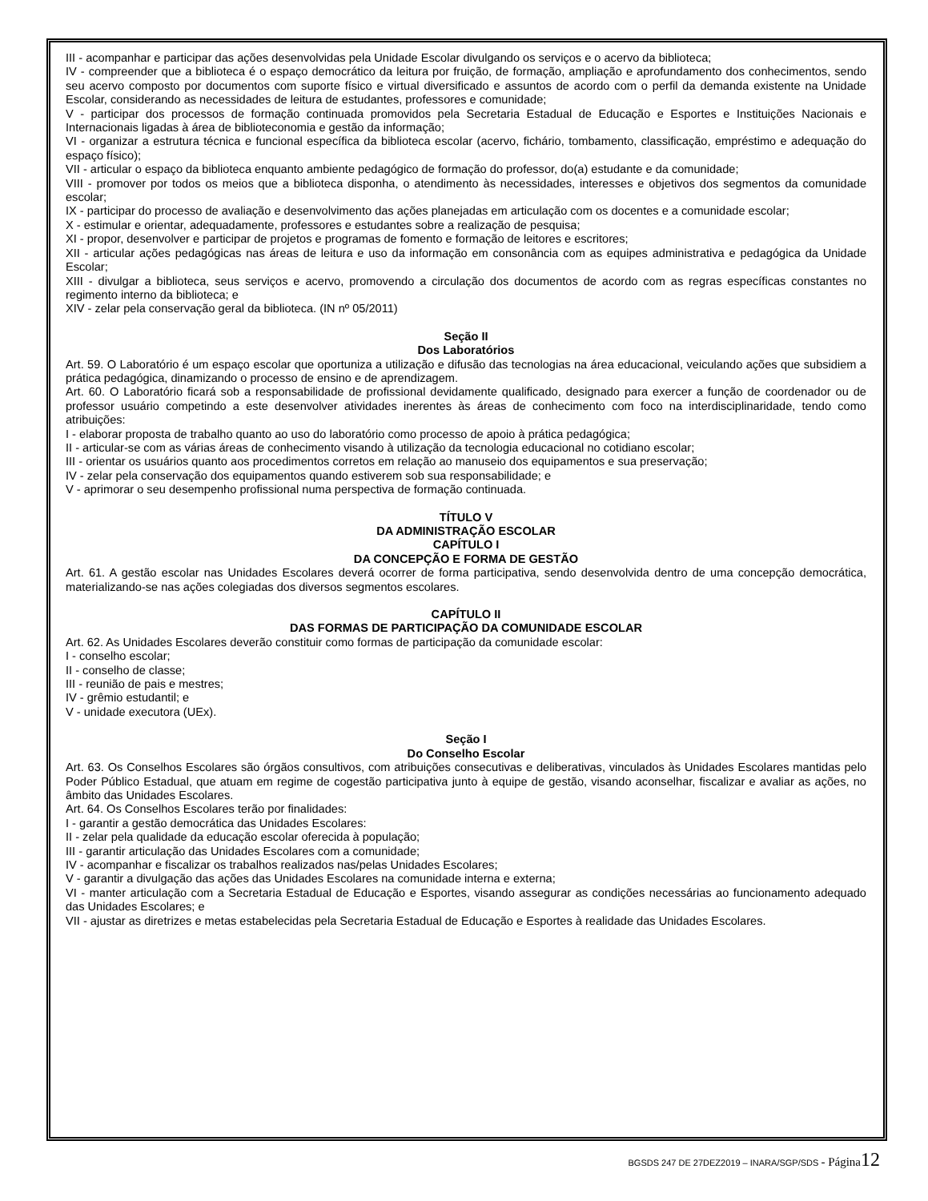III - acompanhar e participar das ações desenvolvidas pela Unidade Escolar divulgando os serviços e o acervo da biblioteca;
IV - compreender que a biblioteca é o espaço democrático da leitura por fruição, de formação, ampliação e aprofundamento dos conhecimentos, sendo seu acervo composto por documentos com suporte físico e virtual diversificado e assuntos de acordo com o perfil da demanda existente na Unidade Escolar, considerando as necessidades de leitura de estudantes, professores e comunidade;
V - participar dos processos de formação continuada promovidos pela Secretaria Estadual de Educação e Esportes e Instituições Nacionais e Internacionais ligadas à área de biblioteconomia e gestão da informação;
VI - organizar a estrutura técnica e funcional específica da biblioteca escolar (acervo, fichário, tombamento, classificação, empréstimo e adequação do espaço físico);
VII - articular o espaço da biblioteca enquanto ambiente pedagógico de formação do professor, do(a) estudante e da comunidade;
VIII - promover por todos os meios que a biblioteca disponha, o atendimento às necessidades, interesses e objetivos dos segmentos da comunidade escolar;
IX - participar do processo de avaliação e desenvolvimento das ações planejadas em articulação com os docentes e a comunidade escolar;
X - estimular e orientar, adequadamente, professores e estudantes sobre a realização de pesquisa;
XI - propor, desenvolver e participar de projetos e programas de fomento e formação de leitores e escritores;
XII - articular ações pedagógicas nas áreas de leitura e uso da informação em consonância com as equipes administrativa e pedagógica da Unidade Escolar;
XIII - divulgar a biblioteca, seus serviços e acervo, promovendo a circulação dos documentos de acordo com as regras específicas constantes no regimento interno da biblioteca; e
XIV - zelar pela conservação geral da biblioteca. (IN nº 05/2011)
Seção II
Dos Laboratórios
Art. 59. O Laboratório é um espaço escolar que oportuniza a utilização e difusão das tecnologias na área educacional, veiculando ações que subsidiem a prática pedagógica, dinamizando o processo de ensino e de aprendizagem.
Art. 60. O Laboratório ficará sob a responsabilidade de profissional devidamente qualificado, designado para exercer a função de coordenador ou de professor usuário competindo a este desenvolver atividades inerentes às áreas de conhecimento com foco na interdisciplinaridade, tendo como atribuições:
I - elaborar proposta de trabalho quanto ao uso do laboratório como processo de apoio à prática pedagógica;
II - articular-se com as várias áreas de conhecimento visando à utilização da tecnologia educacional no cotidiano escolar;
III - orientar os usuários quanto aos procedimentos corretos em relação ao manuseio dos equipamentos e sua preservação;
IV - zelar pela conservação dos equipamentos quando estiverem sob sua responsabilidade; e
V - aprimorar o seu desempenho profissional numa perspectiva de formação continuada.
TÍTULO V
DA ADMINISTRAÇÃO ESCOLAR
CAPÍTULO I
DA CONCEPÇÃO E FORMA DE GESTÃO
Art. 61. A gestão escolar nas Unidades Escolares deverá ocorrer de forma participativa, sendo desenvolvida dentro de uma concepção democrática, materializando-se nas ações colegiadas dos diversos segmentos escolares.
CAPÍTULO II
DAS FORMAS DE PARTICIPAÇÃO DA COMUNIDADE ESCOLAR
Art. 62. As Unidades Escolares deverão constituir como formas de participação da comunidade escolar:
I - conselho escolar;
II - conselho de classe;
III - reunião de pais e mestres;
IV - grêmio estudantil; e
V - unidade executora (UEx).
Seção I
Do Conselho Escolar
Art. 63. Os Conselhos Escolares são órgãos consultivos, com atribuições consecutivas e deliberativas, vinculados às Unidades Escolares mantidas pelo Poder Público Estadual, que atuam em regime de cogestão participativa junto à equipe de gestão, visando aconselhar, fiscalizar e avaliar as ações, no âmbito das Unidades Escolares.
Art. 64. Os Conselhos Escolares terão por finalidades:
I - garantir a gestão democrática das Unidades Escolares:
II - zelar pela qualidade da educação escolar oferecida à população;
III - garantir articulação das Unidades Escolares com a comunidade;
IV - acompanhar e fiscalizar os trabalhos realizados nas/pelas Unidades Escolares;
V - garantir a divulgação das ações das Unidades Escolares na comunidade interna e externa;
VI - manter articulação com a Secretaria Estadual de Educação e Esportes, visando assegurar as condições necessárias ao funcionamento adequado das Unidades Escolares; e
VII - ajustar as diretrizes e metas estabelecidas pela Secretaria Estadual de Educação e Esportes à realidade das Unidades Escolares.
BGSDS 247 DE 27DEZ2019 – INARA/SGP/SDS - Página 12